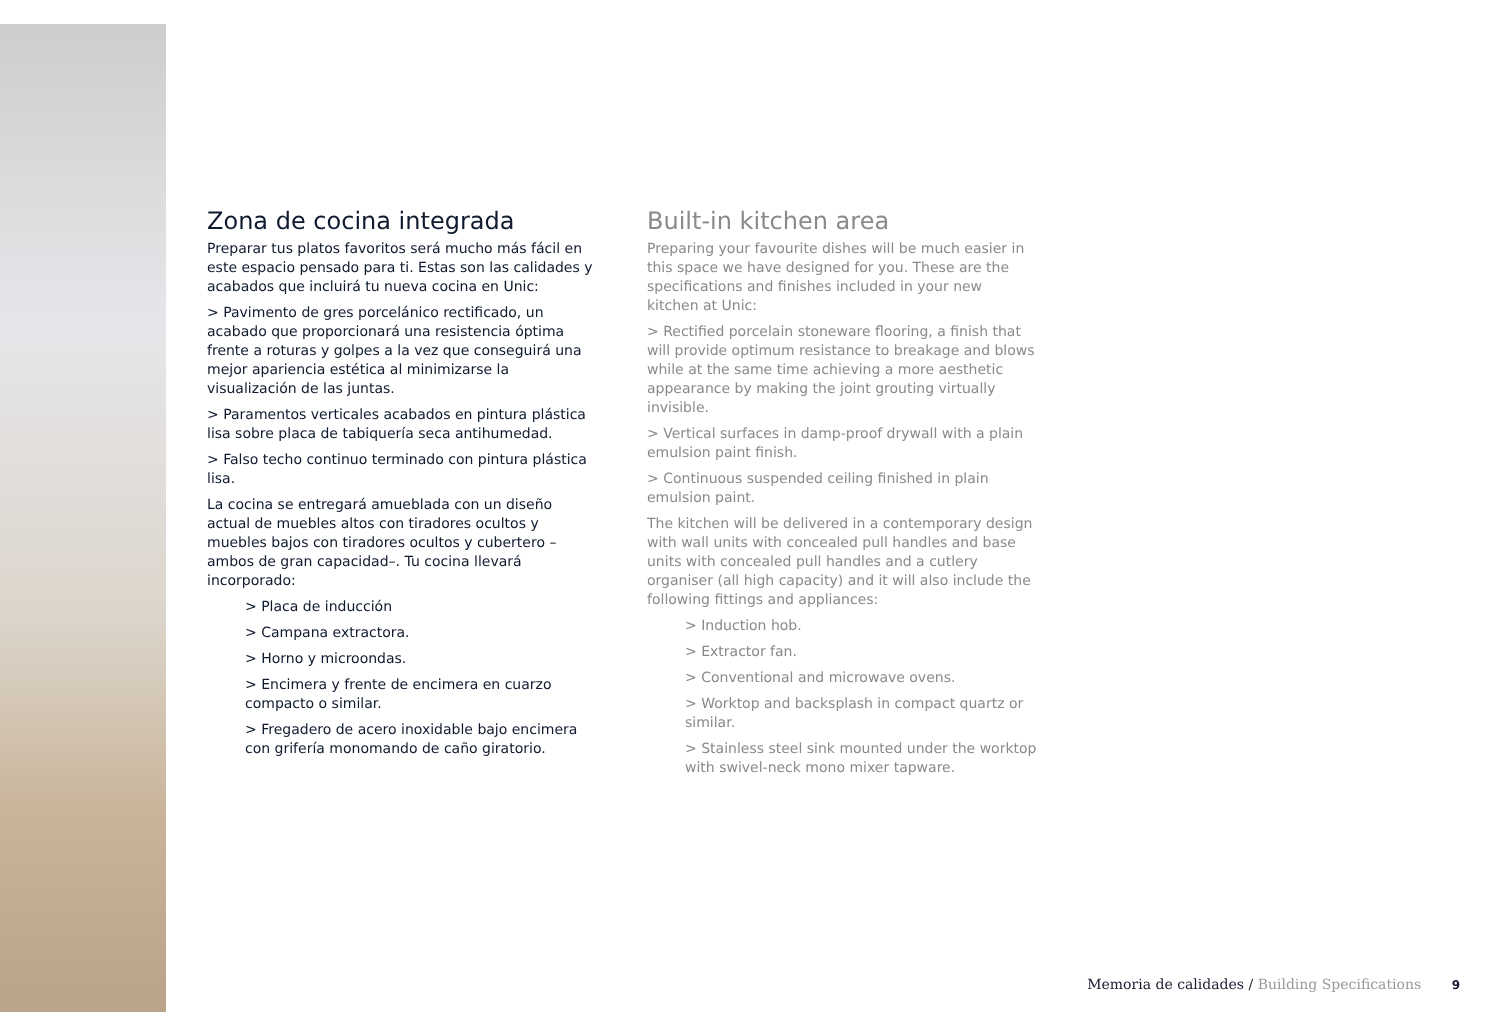Zona de cocina integrada
Preparar tus platos favoritos será mucho más fácil en este espacio pensado para ti. Estas son las calidades y acabados que incluirá tu nueva cocina en Unic:
> Pavimento de gres porcelánico rectificado, un acabado que proporcionará una resistencia óptima frente a roturas y golpes a la vez que conseguirá una mejor apariencia estética al minimizarse la visualización de las juntas.
> Paramentos verticales acabados en pintura plástica lisa sobre placa de tabiquería seca antihumedad.
> Falso techo continuo terminado con pintura plástica lisa.
La cocina se entregará amueblada con un diseño actual de muebles altos con tiradores ocultos y muebles bajos con tiradores ocultos y cubertero –ambos de gran capacidad–. Tu cocina llevará incorporado:
> Placa de inducción
> Campana extractora.
> Horno y microondas.
> Encimera y frente de encimera en cuarzo compacto o similar.
> Fregadero de acero inoxidable bajo encimera con grifería monomando de caño giratorio.
Built-in kitchen area
Preparing your favourite dishes will be much easier in this space we have designed for you. These are the specifications and finishes included in your new kitchen at Unic:
> Rectified porcelain stoneware flooring, a finish that will provide optimum resistance to breakage and blows while at the same time achieving a more aesthetic appearance by making the joint grouting virtually invisible.
> Vertical surfaces in damp-proof drywall with a plain emulsion paint finish.
> Continuous suspended ceiling finished in plain emulsion paint.
The kitchen will be delivered in a contemporary design with wall units with concealed pull handles and base units with concealed pull handles and a cutlery organiser (all high capacity) and it will also include the following fittings and appliances:
> Induction hob.
> Extractor fan.
> Conventional and microwave ovens.
> Worktop and backsplash in compact quartz or similar.
> Stainless steel sink mounted under the worktop with swivel-neck mono mixer tapware.
Memoria de calidades / Building Specifications 9